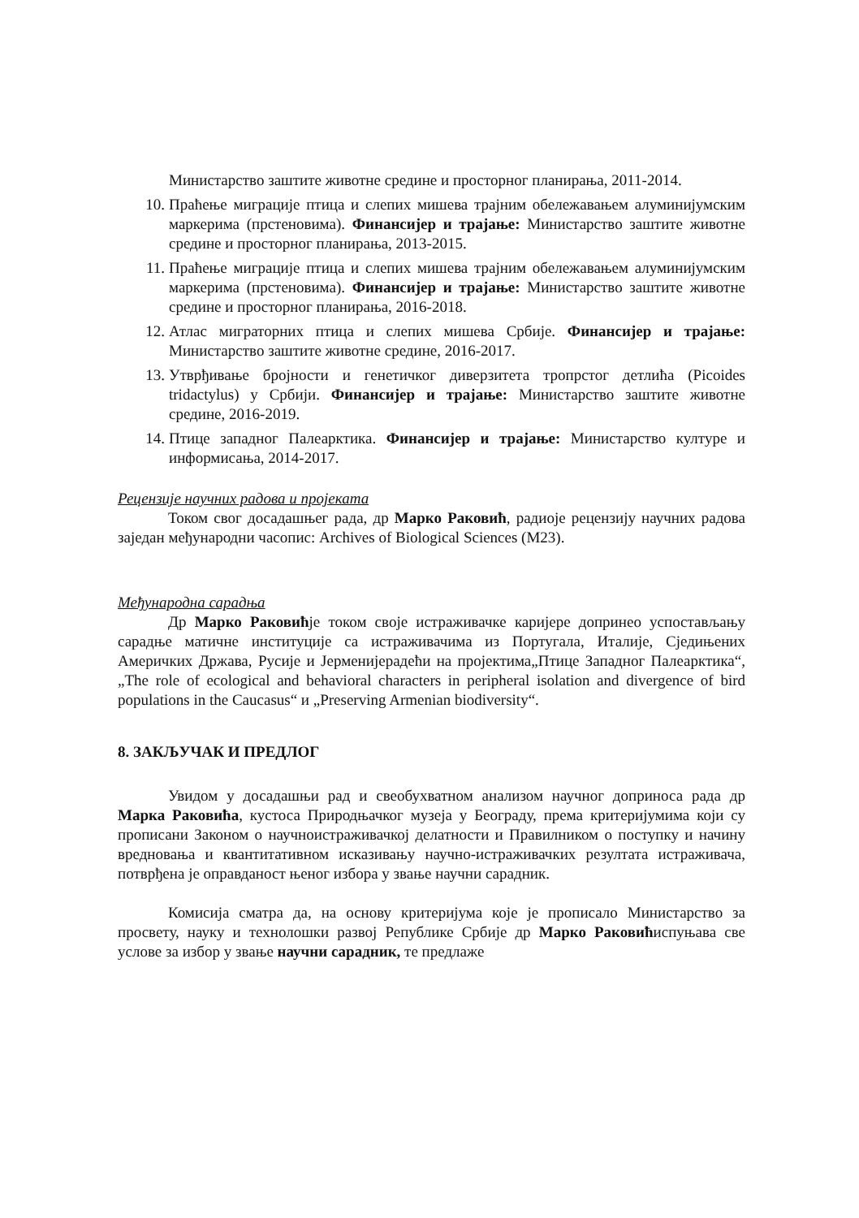Министарство заштите животне средине и просторног планирања, 2011-2014.
10. Праћење миграције птица и слепих мишева трајним обележавањем алуминијумским маркерима (прстеновима). Финансијер и трајање: Министарство заштите животне средине и просторног планирања, 2013-2015.
11. Праћење миграције птица и слепих мишева трајним обележавањем алуминијумским маркерима (прстеновима). Финансијер и трајање: Министарство заштите животне средине и просторног планирања, 2016-2018.
12. Атлас миграторних птица и слепих мишева Србије. Финансијер и трајање: Министарство заштите животне средине, 2016-2017.
13. Утврђивање бројности и генетичког диверзитета тропрстог детлића (Picoides tridactylus) у Србији. Финансијер и трајање: Министарство заштите животне средине, 2016-2019.
14. Птице западног Палеарктика. Финансијер и трајање: Министарство културе и информисања, 2014-2017.
Рецензије научних радова и пројеката
Током свог досадашњег рада, др Марко Раковић, радиоје рецензију научних радова заједан међународни часопис: Archives of Biological Sciences (M23).
Међународна сарадња
Др Марко Раковићје током своје истраживачке каријере допринео успостављању сарадње матичне институције са истраживачима из Португала, Италије, Сједињених Америчких Држава, Русије и Јерменијерадећи на пројектима„Птице Западног Палеарктика“, „The role of ecological and behavioral characters in peripheral isolation and divergence of bird populations in the Caucasus“ и „Preserving Armenian biodiversity“.
8. ЗАКЉУЧАК И ПРЕДЛОГ
Увидом у досадашњи рад и свеобухватном анализом научног доприноса рада др Марка Раковића, кустоса Природњачког музеја у Београду, према критеријумима који су прописани Законом о научноистраживачкој делатности и Правилником о поступку и начину вредновања и квантитативном исказивању научно-истраживачких резултата истраживача, потврђена је оправданост њеног избора у звање научни сарадник.
Комисија сматра да, на основу критеријума које је прописало Министарство за просвету, науку и технолошки развој Републике Србије др Марко Раковићиспуњава све услове за избор у звање научни сарадник, те предлаже